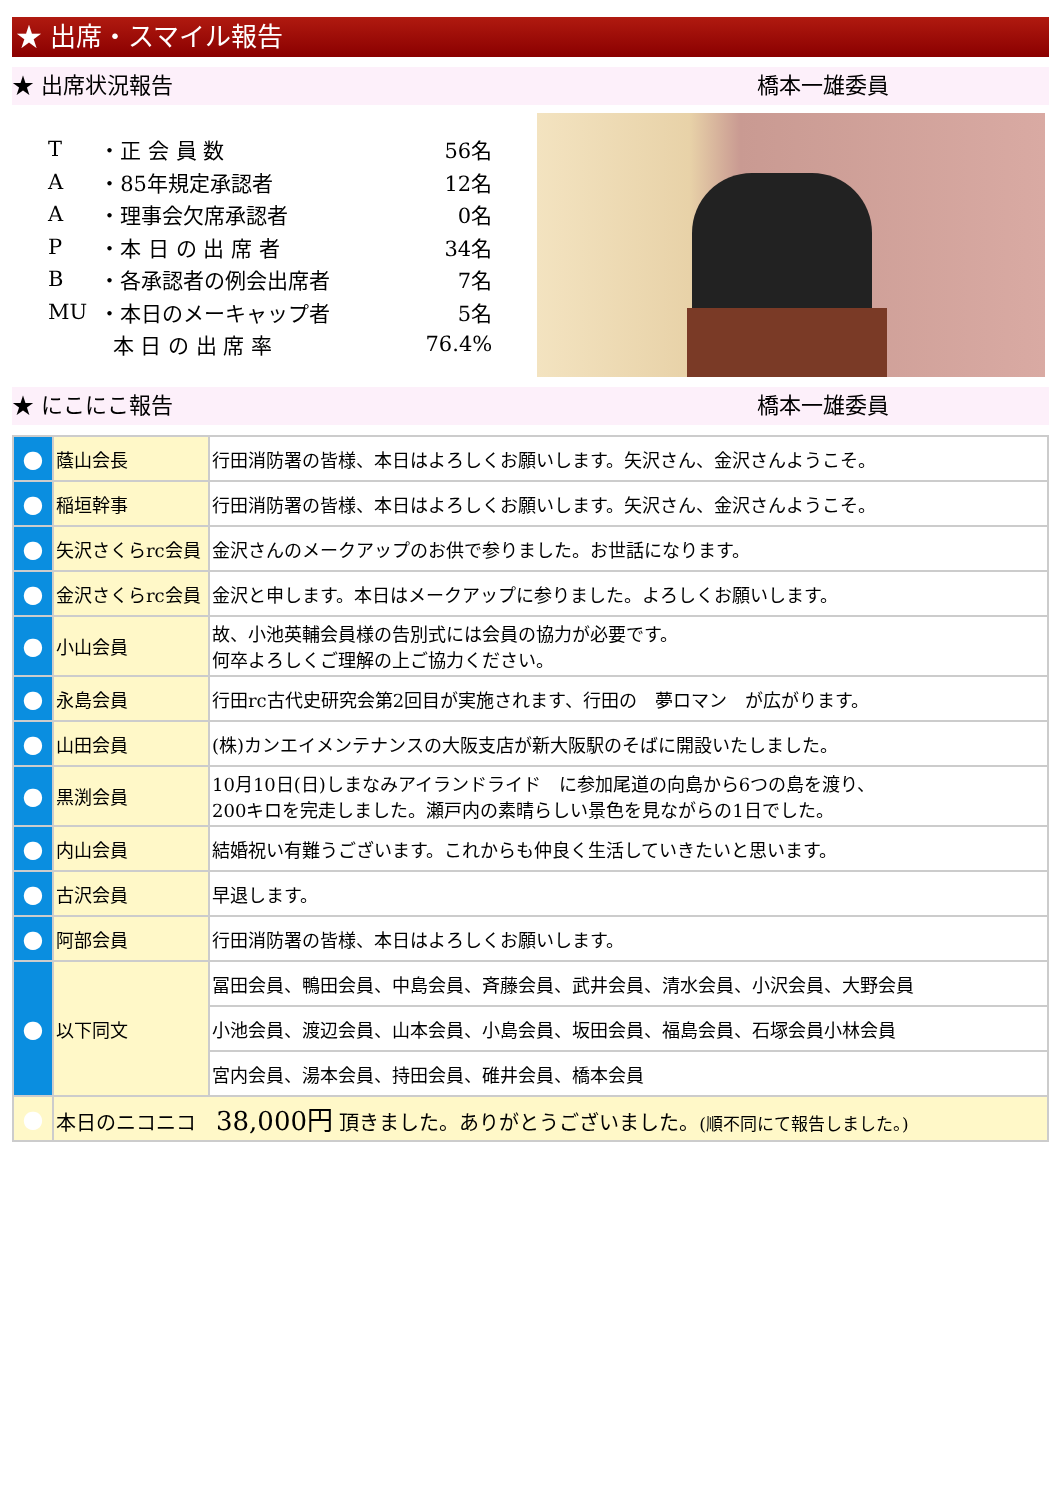★ 出席・スマイル報告
★ 出席状況報告 橋本一雄委員
| T | ・正 会 員 数 | 56名 |
| A | ・85年規定承認者 | 12名 |
| A | ・理事会欠席承認者 | 0名 |
| P | ・本 日 の 出 席 者 | 34名 |
| B | ・各承認者の例会出席者 | 7名 |
| MU | ・本日のメーキャップ者 | 5名 |
| | 本 日 の 出 席 率 | 76.4% |
★ にこにこ報告 橋本一雄委員
| ● | 蔭山会長 | 行田消防署の皆様、本日はよろしくお願いします。矢沢さん、金沢さんようこそ。 |
| ● | 稲垣幹事 | 行田消防署の皆様、本日はよろしくお願いします。矢沢さん、金沢さんようこそ。 |
| ● | 矢沢さくらrc会員 | 金沢さんのメークアップのお供で参りました。お世話になります。 |
| ● | 金沢さくらrc会員 | 金沢と申します。本日はメークアップに参りました。よろしくお願いします。 |
| ● | 小山会員 | 故、小池英輔会員様の告別式には会員の協力が必要です。 何卒よろしくご理解の上ご協力ください。 |
| ● | 永島会員 | 行田rc古代史研究会第2回目が実施されます、行田の 夢ロマン が広がります。 |
| ● | 山田会員 | (株)カンエイメンテナンスの大阪支店が新大阪駅のそばに開設いたしました。 |
| ● | 黒渕会員 | 10月10日(日)しまなみアイランドライド に参加尾道の向島から6つの島を渡り、 200キロを完走しました。瀬戸内の素晴らしい景色を見ながらの1日でした。 |
| ● | 内山会員 | 結婚祝い有難うございます。これからも仲良く生活していきたいと思います。 |
| ● | 古沢会員 | 早退します。 |
| ● | 阿部会員 | 行田消防署の皆様、本日はよろしくお願いします。 |
| ● | 以下同文 | 冨田会員、鴨田会員、中島会員、斉藤会員、武井会員、清水会員、小沢会員、大野会員 |
| | | 小池会員、渡辺会員、山本会員、小島会員、坂田会員、福島会員、石塚会員小林会員 |
| | | 宮内会員、湯本会員、持田会員、碓井会員、橋本会員 |
| ● | 本日のニコニコ 38,000円 頂きました。ありがとうございました。 (順不同にて報告しました。) | |